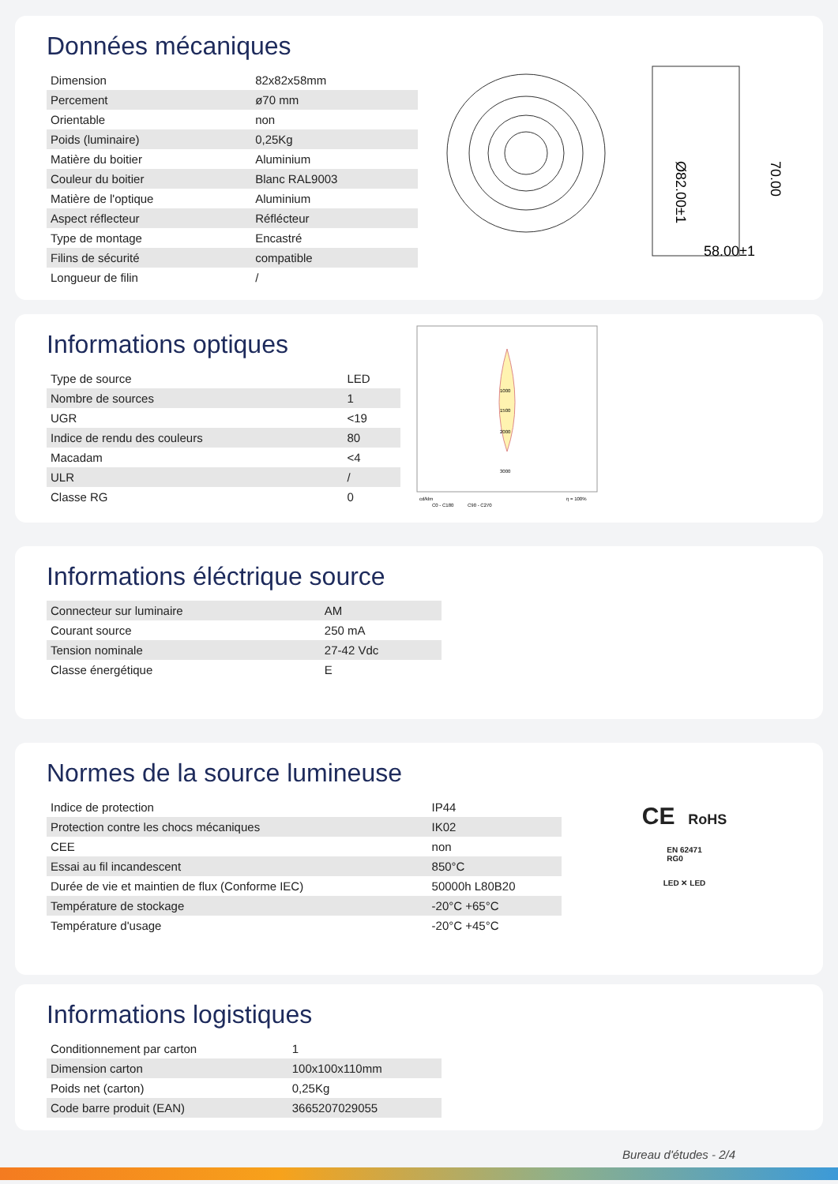Données mécaniques
| Dimension | 82x82x58mm |
| Percement | ø70 mm |
| Orientable | non |
| Poids (luminaire) | 0,25Kg |
| Matière du boitier | Aluminium |
| Couleur du boitier | Blanc RAL9003 |
| Matière de l'optique | Aluminium |
| Aspect réflecteur | Réflécteur |
| Type de montage | Encastré |
| Filins de sécurité | compatible |
| Longueur de filin | / |
58.00±1
Ø82.00±1
70.00
Informations optiques
| Type de source | LED |
| Nombre de sources | 1 |
| UGR | <19 |
| Indice de rendu des couleurs | 80 |
| Macadam | <4 |
| ULR | / |
| Classe RG | 0 |
1000
1500
2000
3000
cd/klm
η = 100%
C0 - C180
C90 - C270
Informations éléctrique source
| Connecteur sur luminaire | AM |
| Courant source | 250 mA |
| Tension nominale | 27-42 Vdc |
| Classe énergétique | E |
Normes de la source lumineuse
| Indice de protection | IP44 |
| Protection contre les chocs mécaniques | IK02 |
| CEE | non |
| Essai au fil incandescent | 850°C |
| Durée de vie et maintien de flux (Conforme IEC) | 50000h L80B20 |
| Température de stockage | -20°C +65°C |
| Température d'usage | -20°C +45°C |
CE RoHS
EN 62471
RG0
LED ✕ LED
Informations logistiques
| Conditionnement par carton | 1 |
| Dimension carton | 100x100x110mm |
| Poids net (carton) | 0,25Kg |
| Code barre produit (EAN) | 3665207029055 |
Bureau d'études - 2/4